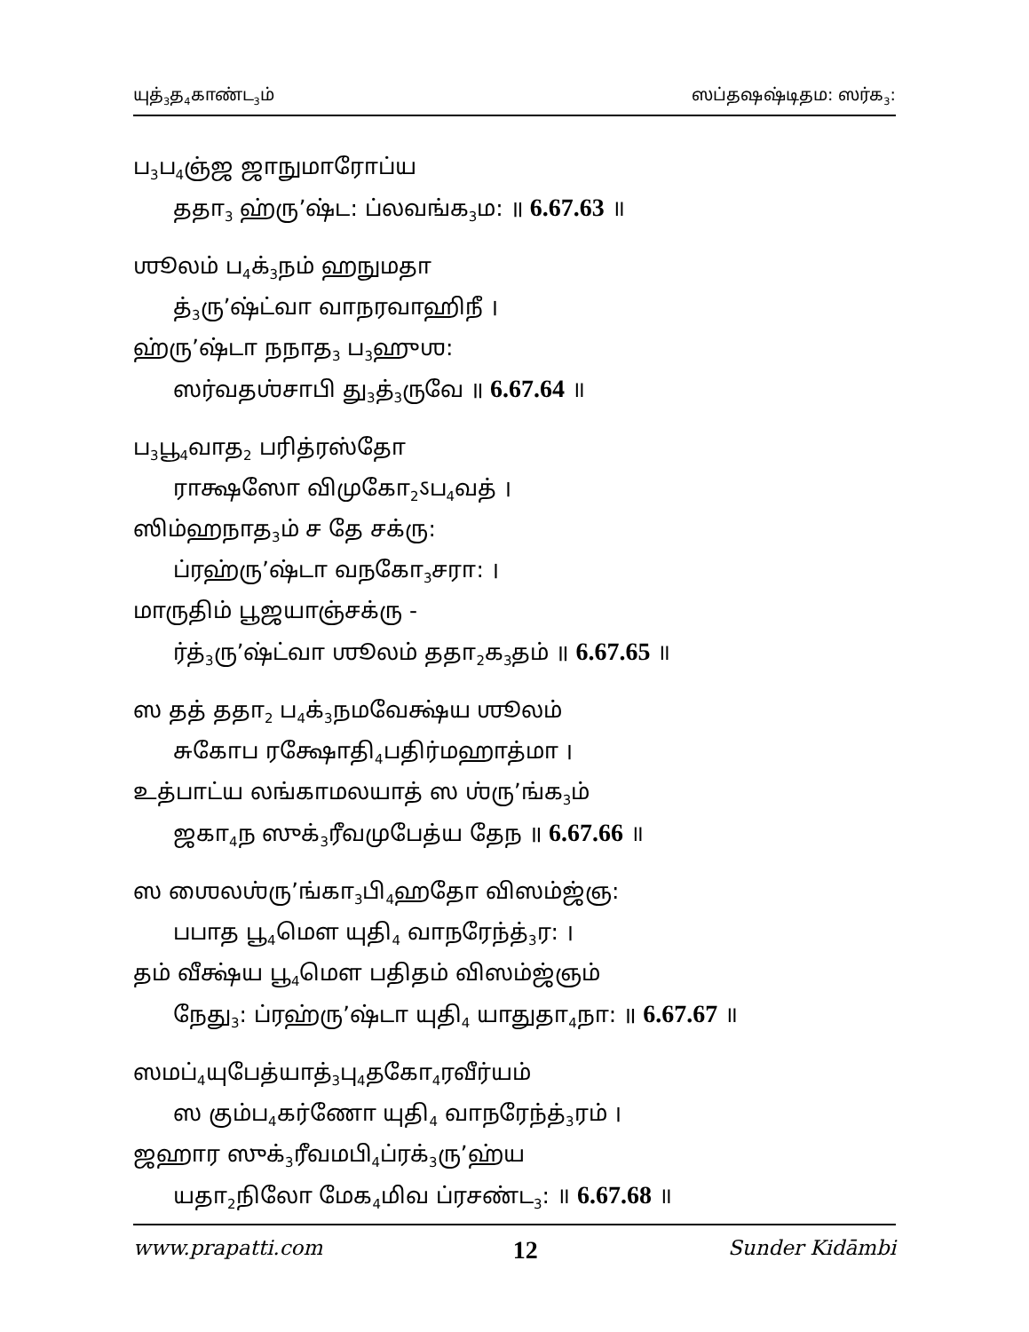யுத்<sub>3</sub>த<sub>4</sub>காண்ட<sub>3</sub>ம் ஸப்தஷஷ்டிதம: ஸர்க<sub>3</sub>:
ப<sub>3</sub>ப<sub>4</sub>ஞ்ஜ ஜாநுமாரோப்ய
ததா<sub>3</sub> ஹ்ரு’ஷ்ட: ப்லவங்க<sub>3</sub>ம: ॥ 6.67.63 ॥
ஶூலம் ப<sub>4</sub>க்<sub>3</sub>நம் ஹநுமதா
த்<sub>3</sub>ரு’ஷ்ட்வா வாநரவாஹிநீ ।
ஹ்ரு’ஷ்டா நநாத<sub>3</sub> ப<sub>3</sub>ஹுஶ:
ஸர்வதஶ்சாபி து<sub>3</sub>த்<sub>3</sub>ருவே ॥ 6.67.64 ॥
ப<sub>3</sub>பூ<sub>4</sub>வாத<sub>2</sub> பரித்ரஸ்தோ
ராக்ஷஸோ விமுகோ<sub>2</sub>ऽப<sub>4</sub>வத் ।
ஸிம்ஹநாத<sub>3</sub>ம் ச தே சக்ரு:
ப்ரஹ்ரு’ஷ்டா வநகோ<sub>3</sub>சரா: ।
மாருதிம் பூஜயாஞ்சக்ரு -
ர்த்<sub>3</sub>ரு’ஷ்ட்வா ஶூலம் ததா<sub>2</sub>க<sub>3</sub>தம் ॥ 6.67.65 ॥
ஸ தத் ததா<sub>2</sub> ப<sub>4</sub>க்<sub>3</sub>நமவேக்ஷ்ய ஶூலம்
சுகோப ரக்ஷோதி<sub>4</sub>பதிர்மஹாத்மா ।
உத்பாட்ய லங்காமலயாத் ஸ ஶ்ரு’ங்க<sub>3</sub>ம்
ஜகா<sub>4</sub>ந ஸுக்<sub>3</sub>ரீவமுபேத்ய தேந ॥ 6.67.66 ॥
ஸ ஶைலஶ்ரு’ங்கா<sub>3</sub>பி<sub>4</sub>ஹதோ விஸம்ஜ்ஞ:
பபாத பூ<sub>4</sub>மௌ யுதி<sub>4</sub> வாநரேந்த்<sub>3</sub>ர: ।
தம் வீக்ஷ்ய பூ<sub>4</sub>மௌ பதிதம் விஸம்ஜ்ஞம்
நேது<sub>3</sub>: ப்ரஹ்ரு’ஷ்டா யுதி<sub>4</sub> யாதுதா<sub>4</sub>நா: ॥ 6.67.67 ॥
ஸமப்<sub>4</sub>யுபேத்யாத்<sub>3</sub>பு<sub>4</sub>தகோ<sub>4</sub>ரவீர்யம்
ஸ கும்ப<sub>4</sub>கர்ணோ யுதி<sub>4</sub> வாநரேந்த்<sub>3</sub>ரம் ।
ஜஹார ஸுக்<sub>3</sub>ரீவமபி<sub>4</sub>ப்ரக்<sub>3</sub>ரு’ஹ்ய
யதா<sub>2</sub>நிலோ மேக<sub>4</sub>மிவ ப்ரசண்ட<sub>3</sub>: ॥ 6.67.68 ॥
www.prapatti.com 12 Sunder Kidāmbi